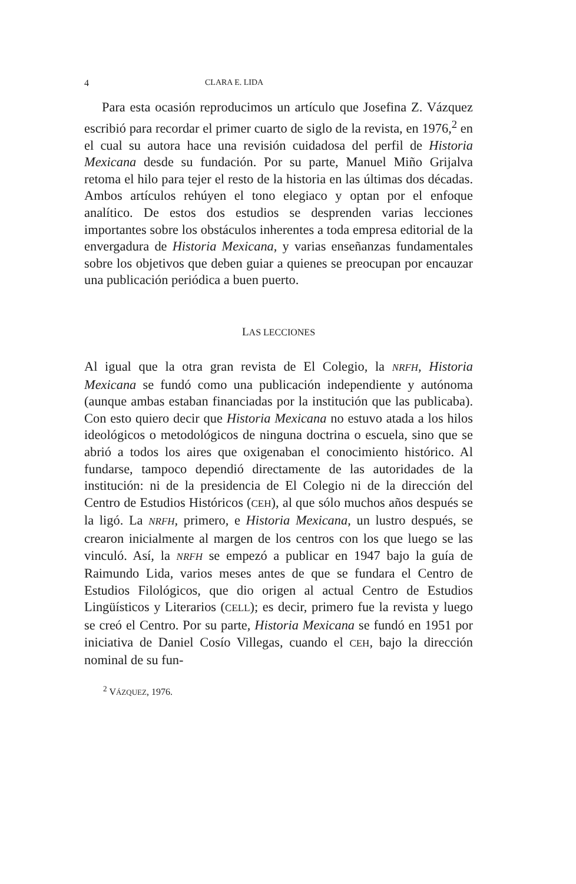4 CLARA E. LIDA
Para esta ocasión reproducimos un artículo que Josefina Z. Vázquez escribió para recordar el primer cuarto de siglo de la revista, en 1976,<sup>2</sup> en el cual su autora hace una revisión cuidadosa del perfil de Historia Mexicana desde su fundación. Por su parte, Manuel Miño Grijalva retoma el hilo para tejer el resto de la historia en las últimas dos décadas. Ambos artículos rehúyen el tono elegiaco y optan por el enfoque analítico. De estos dos estudios se desprenden varias lecciones importantes sobre los obstáculos inherentes a toda empresa editorial de la envergadura de Historia Mexicana, y varias enseñanzas fundamentales sobre los objetivos que deben guiar a quienes se preocupan por encauzar una publicación periódica a buen puerto.
LAS LECCIONES
Al igual que la otra gran revista de El Colegio, la NRFH, Historia Mexicana se fundó como una publicación independiente y autónoma (aunque ambas estaban financiadas por la institución que las publicaba). Con esto quiero decir que Historia Mexicana no estuvo atada a los hilos ideológicos o metodológicos de ninguna doctrina o escuela, sino que se abrió a todos los aires que oxigenaban el conocimiento histórico. Al fundarse, tampoco dependió directamente de las autoridades de la institución: ni de la presidencia de El Colegio ni de la dirección del Centro de Estudios Históricos (CEH), al que sólo muchos años después se la ligó. La NRFH, primero, e Historia Mexicana, un lustro después, se crearon inicialmente al margen de los centros con los que luego se las vinculó. Así, la NRFH se empezó a publicar en 1947 bajo la guía de Raimundo Lida, varios meses antes de que se fundara el Centro de Estudios Filológicos, que dio origen al actual Centro de Estudios Lingüísticos y Literarios (CELL); es decir, primero fue la revista y luego se creó el Centro. Por su parte, Historia Mexicana se fundó en 1951 por iniciativa de Daniel Cosío Villegas, cuando el CEH, bajo la dirección nominal de su fun-
<sup>2</sup> VÁZQUEZ, 1976.